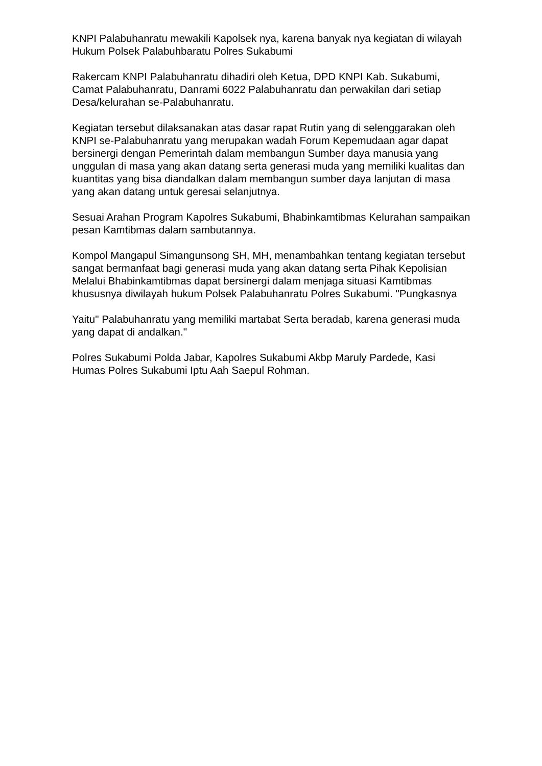KNPI Palabuhanratu mewakili Kapolsek nya, karena banyak nya kegiatan di wilayah Hukum Polsek Palabuhbaratu Polres Sukabumi
Rakercam KNPI Palabuhanratu dihadiri oleh Ketua, DPD KNPI Kab. Sukabumi, Camat Palabuhanratu, Danrami 6022 Palabuhanratu dan perwakilan dari setiap Desa/kelurahan se-Palabuhanratu.
Kegiatan tersebut dilaksanakan atas dasar rapat Rutin yang di selenggarakan oleh KNPI se-Palabuhanratu yang merupakan wadah Forum Kepemudaan agar dapat bersinergi dengan Pemerintah dalam membangun Sumber daya manusia yang unggulan di masa yang akan datang serta generasi muda yang memiliki kualitas dan kuantitas yang bisa diandalkan dalam membangun sumber daya lanjutan di masa yang akan datang untuk geresai selanjutnya.
Sesuai Arahan Program Kapolres Sukabumi, Bhabinkamtibmas Kelurahan sampaikan pesan Kamtibmas dalam sambutannya.
Kompol Mangapul Simangunsong SH, MH, menambahkan tentang kegiatan tersebut sangat bermanfaat bagi generasi muda yang akan datang serta Pihak Kepolisian Melalui Bhabinkamtibmas dapat bersinergi dalam menjaga situasi Kamtibmas khususnya diwilayah hukum Polsek Palabuhanratu Polres Sukabumi. "Pungkasnya
Yaitu" Palabuhanratu yang memiliki martabat Serta beradab, karena generasi muda yang dapat di andalkan."
Polres Sukabumi Polda Jabar, Kapolres Sukabumi Akbp Maruly Pardede, Kasi Humas Polres Sukabumi Iptu Aah Saepul Rohman.